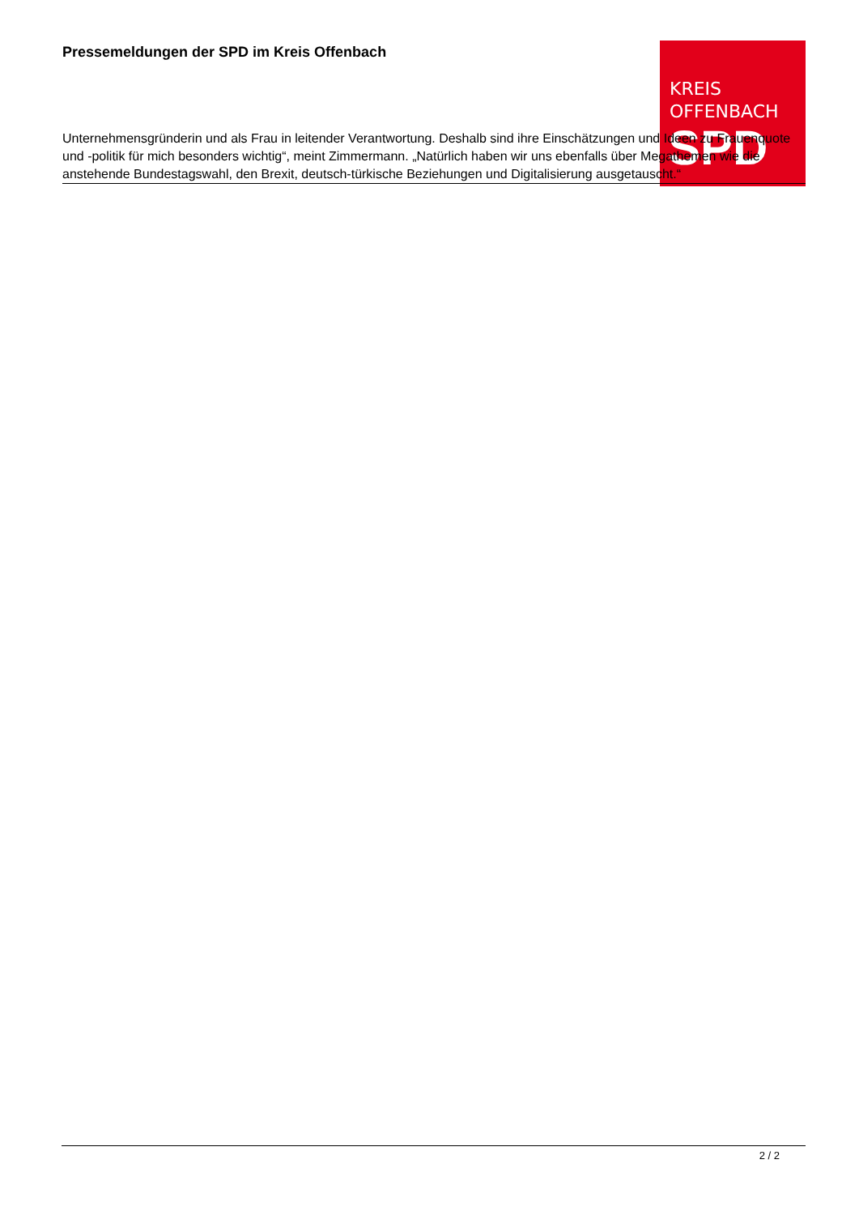KREIS
OFFENBACH
SPD
Pressemeldungen der SPD im Kreis Offenbach
Unternehmensgründerin und als Frau in leitender Verantwortung. Deshalb sind ihre Einschätzungen und Ideen zu Frauenquote und -politik für mich besonders wichtig“, meint Zimmermann. „Natürlich haben wir uns ebenfalls über Megathemen wie die anstehende Bundestagswahl, den Brexit, deutsch-türkische Beziehungen und Digitalisierung ausgetauscht.“
2 / 2